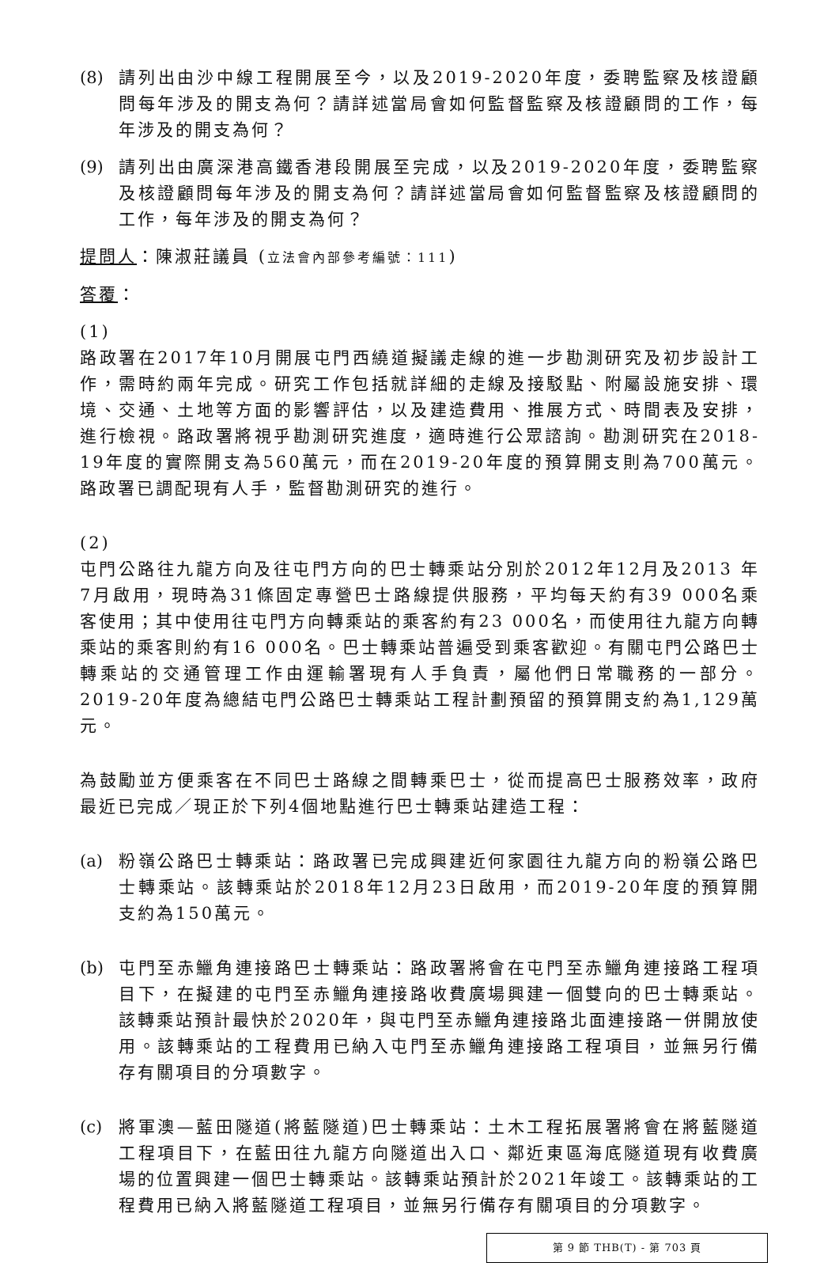(8) 請列出由沙中線工程開展至今，以及2019-2020年度，委聘監察及核證顧問每年涉及的開支為何？請詳述當局會如何監督監察及核證顧問的工作，每年涉及的開支為何？
(9) 請列出由廣深港高鐵香港段開展至完成，以及2019-2020年度，委聘監察及核證顧問每年涉及的開支為何？請詳述當局會如何監督監察及核證顧問的工作，每年涉及的開支為何？
提問人：陳淑莊議員 (立法會內部參考編號：111)
答覆：
(1)
路政署在2017年10月開展屯門西繞道擬議走線的進一步勘測研究及初步設計工作，需時約兩年完成。研究工作包括就詳細的走線及接駁點、附屬設施安排、環境、交通、土地等方面的影響評估，以及建造費用、推展方式、時間表及安排，進行檢視。路政署將視乎勘測研究進度，適時進行公眾諮詢。勘測研究在2018-19年度的實際開支為560萬元，而在2019-20年度的預算開支則為700萬元。路政署已調配現有人手，監督勘測研究的進行。
(2)
屯門公路往九龍方向及往屯門方向的巴士轉乘站分別於2012年12月及2013 年7月啟用，現時為31條固定專營巴士路線提供服務，平均每天約有39 000名乘客使用；其中使用往屯門方向轉乘站的乘客約有23 000名，而使用往九龍方向轉乘站的乘客則約有16 000名。巴士轉乘站普遍受到乘客歡迎。有關屯門公路巴士轉乘站的交通管理工作由運輸署現有人手負責，屬他們日常職務的一部分。2019-20年度為總結屯門公路巴士轉乘站工程計劃預留的預算開支約為1,129萬元。
為鼓勵並方便乘客在不同巴士路線之間轉乘巴士，從而提高巴士服務效率，政府最近已完成／現正於下列4個地點進行巴士轉乘站建造工程：
(a) 粉嶺公路巴士轉乘站：路政署已完成興建近何家園往九龍方向的粉嶺公路巴士轉乘站。該轉乘站於2018年12月23日啟用，而2019-20年度的預算開支約為150萬元。
(b) 屯門至赤鱲角連接路巴士轉乘站：路政署將會在屯門至赤鱲角連接路工程項目下，在擬建的屯門至赤鱲角連接路收費廣場興建一個雙向的巴士轉乘站。該轉乘站預計最快於2020年，與屯門至赤鱲角連接路北面連接路一併開放使用。該轉乘站的工程費用已納入屯門至赤鱲角連接路工程項目，並無另行備存有關項目的分項數字。
(c) 將軍澳—藍田隧道(將藍隧道)巴士轉乘站：土木工程拓展署將會在將藍隧道工程項目下，在藍田往九龍方向隧道出入口、鄰近東區海底隧道現有收費廣場的位置興建一個巴士轉乘站。該轉乘站預計於2021年竣工。該轉乘站的工程費用已納入將藍隧道工程項目，並無另行備存有關項目的分項數字。
第 9 節 THB(T) - 第 703 頁